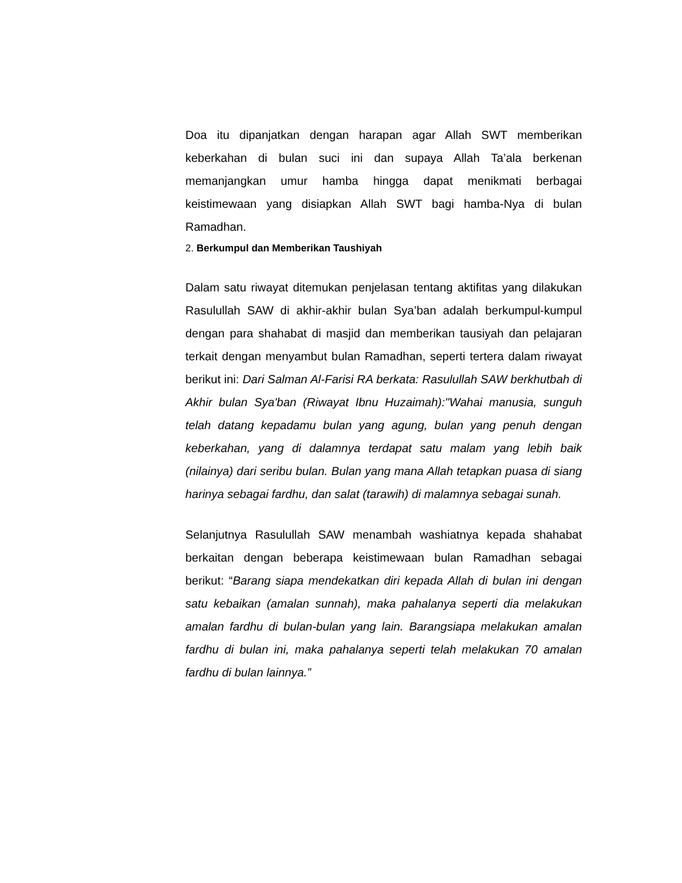Doa itu dipanjatkan dengan harapan agar Allah SWT memberikan keberkahan di bulan suci ini dan supaya Allah Ta’ala berkenan memanjangkan umur hamba hingga dapat menikmati berbagai keistimewaan yang disiapkan Allah SWT bagi hamba-Nya di bulan Ramadhan.
2. Berkumpul dan Memberikan Taushiyah
Dalam satu riwayat ditemukan penjelasan tentang aktifitas yang dilakukan Rasulullah SAW di akhir-akhir bulan Sya’ban adalah berkumpul-kumpul dengan para shahabat di masjid dan memberikan tausiyah dan pelajaran terkait dengan menyambut bulan Ramadhan, seperti tertera dalam riwayat berikut ini: Dari Salman Al-Farisi RA berkata: Rasulullah SAW berkhutbah di Akhir bulan Sya'ban (Riwayat Ibnu Huzaimah):"Wahai manusia, sunguh telah datang kepadamu bulan yang agung, bulan yang penuh dengan keberkahan, yang di dalamnya terdapat satu malam yang lebih baik (nilainya) dari seribu bulan. Bulan yang mana Allah tetapkan puasa di siang harinya sebagai fardhu, dan salat (tarawih) di malamnya sebagai sunah.
Selanjutnya Rasulullah SAW menambah washiatnya kepada shahabat berkaitan dengan beberapa keistimewaan bulan Ramadhan sebagai berikut: “Barang siapa mendekatkan diri kepada Allah di bulan ini dengan satu kebaikan (amalan sunnah), maka pahalanya seperti dia melakukan amalan fardhu di bulan-bulan yang lain. Barangsiapa melakukan amalan fardhu di bulan ini, maka pahalanya seperti telah melakukan 70 amalan fardhu di bulan lainnya.”